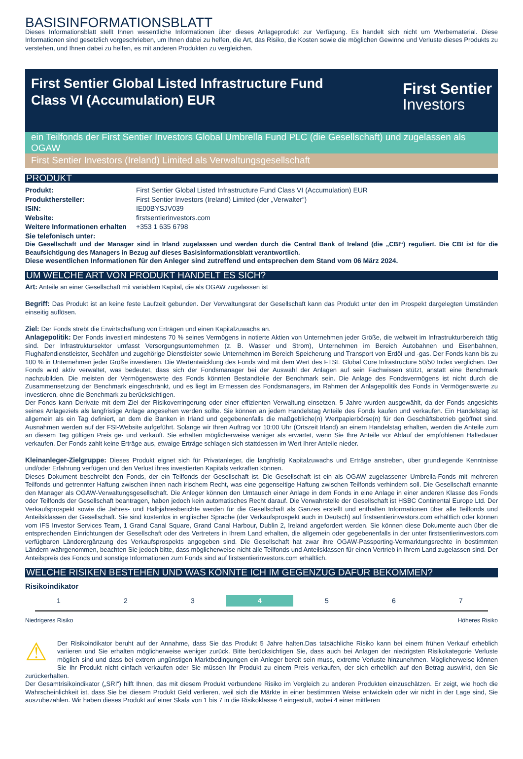BASISINFORMATIONSBLATT
Dieses Informationsblatt stellt Ihnen wesentliche Informationen über dieses Anlageprodukt zur Verfügung. Es handelt sich nicht um Werbematerial. Diese Informationen sind gesetzlich vorgeschrieben, um Ihnen dabei zu helfen, die Art, das Risiko, die Kosten sowie die möglichen Gewinne und Verluste dieses Produkts zu verstehen, und Ihnen dabei zu helfen, es mit anderen Produkten zu vergleichen.
First Sentier Global Listed Infrastructure Fund
Class VI (Accumulation) EUR
First Sentier
Investors
ein Teilfonds der First Sentier Investors Global Umbrella Fund PLC (die Gesellschaft) und zugelassen als OGAW
First Sentier Investors (Ireland) Limited als Verwaltungsgesellschaft
PRODUKT
| Produkt: | First Sentier Global Listed Infrastructure Fund Class VI (Accumulation) EUR |
| Produkthersteller: | First Sentier Investors (Ireland) Limited (der „Verwalter“) |
| ISIN: | IE00BYSJV039 |
| Website: | firstsentierinvestors.com |
| Weitere Informationen erhalten Sie telefonisch unter: | +353 1 635 6798 |
Die Gesellschaft und der Manager sind in Irland zugelassen und werden durch die Central Bank of Ireland (die „CBI“) reguliert. Die CBI ist für die Beaufsichtigung des Managers in Bezug auf dieses Basisinformationsblatt verantwortlich.
Diese wesentlichen Informationen für den Anleger sind zutreffend und entsprechen dem Stand vom 06 März 2024.
UM WELCHE ART VON PRODUKT HANDELT ES SICH?
Art: Anteile an einer Gesellschaft mit variablem Kapital, die als OGAW zugelassen ist
Begriff: Das Produkt ist an keine feste Laufzeit gebunden. Der Verwaltungsrat der Gesellschaft kann das Produkt unter den im Prospekt dargelegten Umständen einseitig auflösen.
Ziel: Der Fonds strebt die Erwirtschaftung von Erträgen und einen Kapitalzuwachs an.
Anlagepolitik: Der Fonds investiert mindestens 70 % seines Vermögens in notierte Aktien von Unternehmen jeder Größe, die weltweit im Infrastrukturbereich tätig sind. Der Infrastruktursektor umfasst Versorgungsunternehmen (z. B. Wasser und Strom), Unternehmen im Bereich Autobahnen und Eisenbahnen, Flughafendienstleister, Seehäfen und zugehörige Dienstleister sowie Unternehmen im Bereich Speicherung und Transport von Erdöl und -gas. Der Fonds kann bis zu 100 % in Unternehmen jeder Größe investieren. Die Wertentwicklung des Fonds wird mit dem Wert des FTSE Global Core Infrastructure 50/50 Index verglichen. Der Fonds wird aktiv verwaltet, was bedeutet, dass sich der Fondsmanager bei der Auswahl der Anlagen auf sein Fachwissen stützt, anstatt eine Benchmark nachzubilden. Die meisten der Vermögenswerte des Fonds könnten Bestandteile der Benchmark sein. Die Anlage des Fondsvermögens ist nicht durch die Zusammensetzung der Benchmark eingeschränkt, und es liegt im Ermessen des Fondsmanagers, im Rahmen der Anlagepolitik des Fonds in Vermögenswerte zu investieren, ohne die Benchmark zu berücksichtigen.
Der Fonds kann Derivate mit dem Ziel der Risikoverringerung oder einer effizienten Verwaltung einsetzen. 5 Jahre wurden ausgewählt, da der Fonds angesichts seines Anlageziels als langfristige Anlage angesehen werden sollte. Sie können an jedem Handelstag Anteile des Fonds kaufen und verkaufen. Ein Handelstag ist allgemein als ein Tag definiert, an dem die Banken in Irland und gegebenenfalls die maßgebliche(n) Wertpapierbörse(n) für den Geschäftsbetrieb geöffnet sind. Ausnahmen werden auf der FSI-Website aufgeführt. Solange wir Ihren Auftrag vor 10:00 Uhr (Ortszeit Irland) an einem Handelstag erhalten, werden die Anteile zum an diesem Tag gültigen Preis ge- und verkauft. Sie erhalten möglicherweise weniger als erwartet, wenn Sie Ihre Anteile vor Ablauf der empfohlenen Haltedauer verkaufen. Der Fonds zahlt keine Erträge aus, etwaige Erträge schlagen sich stattdessen im Wert Ihrer Anteile nieder.
Kleinanleger-Zielgruppe: Dieses Produkt eignet sich für Privatanleger, die langfristig Kapitalzuwachs und Erträge anstreben, über grundlegende Kenntnisse und/oder Erfahrung verfügen und den Verlust ihres investierten Kapitals verkraften können.
Dieses Dokument beschreibt den Fonds, der ein Teilfonds der Gesellschaft ist. Die Gesellschaft ist ein als OGAW zugelassener Umbrella-Fonds mit mehreren Teilfonds und getrennter Haftung zwischen ihnen nach irischem Recht, was eine gegenseitige Haftung zwischen Teilfonds verhindern soll. Die Gesellschaft ernannte den Manager als OGAW-Verwaltungsgesellschaft. Die Anleger können den Umtausch einer Anlage in dem Fonds in eine Anlage in einer anderen Klasse des Fonds oder Teilfonds der Gesellschaft beantragen, haben jedoch kein automatisches Recht darauf. Die Verwahrstelle der Gesellschaft ist HSBC Continental Europe Ltd. Der Verkaufsprospekt sowie die Jahres- und Halbjahresberichte werden für die Gesellschaft als Ganzes erstellt und enthalten Informationen über alle Teilfonds und Anteilsklassen der Gesellschaft. Sie sind kostenlos in englischer Sprache (der Verkaufsprospekt auch in Deutsch) auf firstsentierinvestors.com erhältlich oder können vom IFS Investor Services Team, 1 Grand Canal Square, Grand Canal Harbour, Dublin 2, Ireland angefordert werden. Sie können diese Dokumente auch über die entsprechenden Einrichtungen der Gesellschaft oder des Vertreters in Ihrem Land erhalten, die allgemein oder gegebenenfalls in der unter firstsentierinvestors.com verfügbaren Länderergänzung des Verkaufsprospekts angegeben sind. Die Gesellschaft hat zwar ihre OGAW-Passporting-Vermarktungsrechte in bestimmten Ländern wahrgenommen, beachten Sie jedoch bitte, dass möglicherweise nicht alle Teilfonds und Anteilsklassen für einen Vertrieb in Ihrem Land zugelassen sind. Der Anteilspreis des Fonds und sonstige Informationen zum Fonds sind auf firstsentierinvestors.com erhältlich.
WELCHE RISIKEN BESTEHEN UND WAS KÖNNTE ICH IM GEGENZUG DAFÜR BEKOMMEN?
Risikoindikator
| 1 | 2 | 3 | 4 | 5 | 6 | 7 |
Niedrigeres Risiko Höheres Risiko
⚠
Der Risikoindikator beruht auf der Annahme, dass Sie das Produkt 5 Jahre halten.Das tatsächliche Risiko kann bei einem frühen Verkauf erheblich variieren und Sie erhalten möglicherweise weniger zurück. Bitte berücksichtigen Sie, dass auch bei Anlagen der niedrigsten Risikokategorie Verluste möglich sind und dass bei extrem ungünstigen Marktbedingungen ein Anleger bereit sein muss, extreme Verluste hinzunehmen. Möglicherweise können Sie Ihr Produkt nicht einfach verkaufen oder Sie müssen Ihr Produkt zu einem Preis verkaufen, der sich erheblich auf den Betrag auswirkt, den Sie zurückerhalten.
Der Gesamtrisikoindikator („SRI“) hilft Ihnen, das mit diesem Produkt verbundene Risiko im Vergleich zu anderen Produkten einzuschätzen. Er zeigt, wie hoch die Wahrscheinlichkeit ist, dass Sie bei diesem Produkt Geld verlieren, weil sich die Märkte in einer bestimmten Weise entwickeln oder wir nicht in der Lage sind, Sie auszubezahlen. Wir haben dieses Produkt auf einer Skala von 1 bis 7 in die Risikoklasse 4 eingestuft, wobei 4 einer mittleren